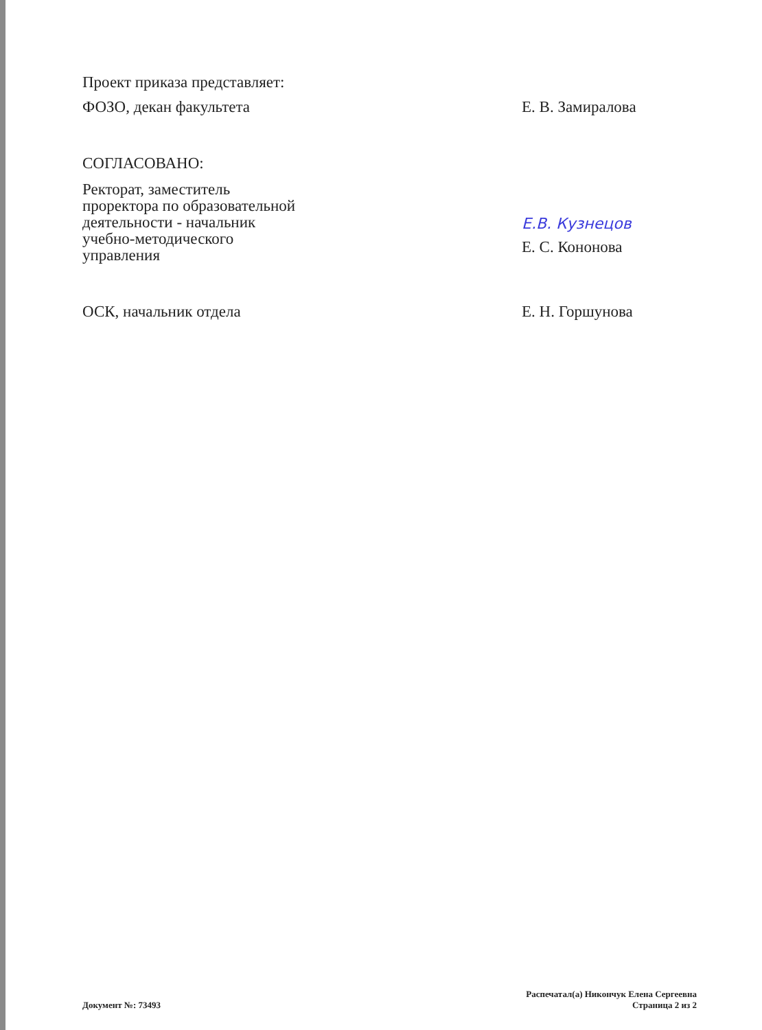Проект приказа представляет:
ФОЗО, декан факультета Е. В. Замиралова
СОГЛАСОВАНО:
Ректорат, заместитель
проректора по образовательной
деятельности - начальник
учебно-методического
управления
Е.В. Кузнецов
Е. С. Кононова
ОСК, начальник отдела Е. Н. Горшунова
Документ №: 73493
Распечатал(а) Никончук Елена Сергеевна
Страница 2 из 2